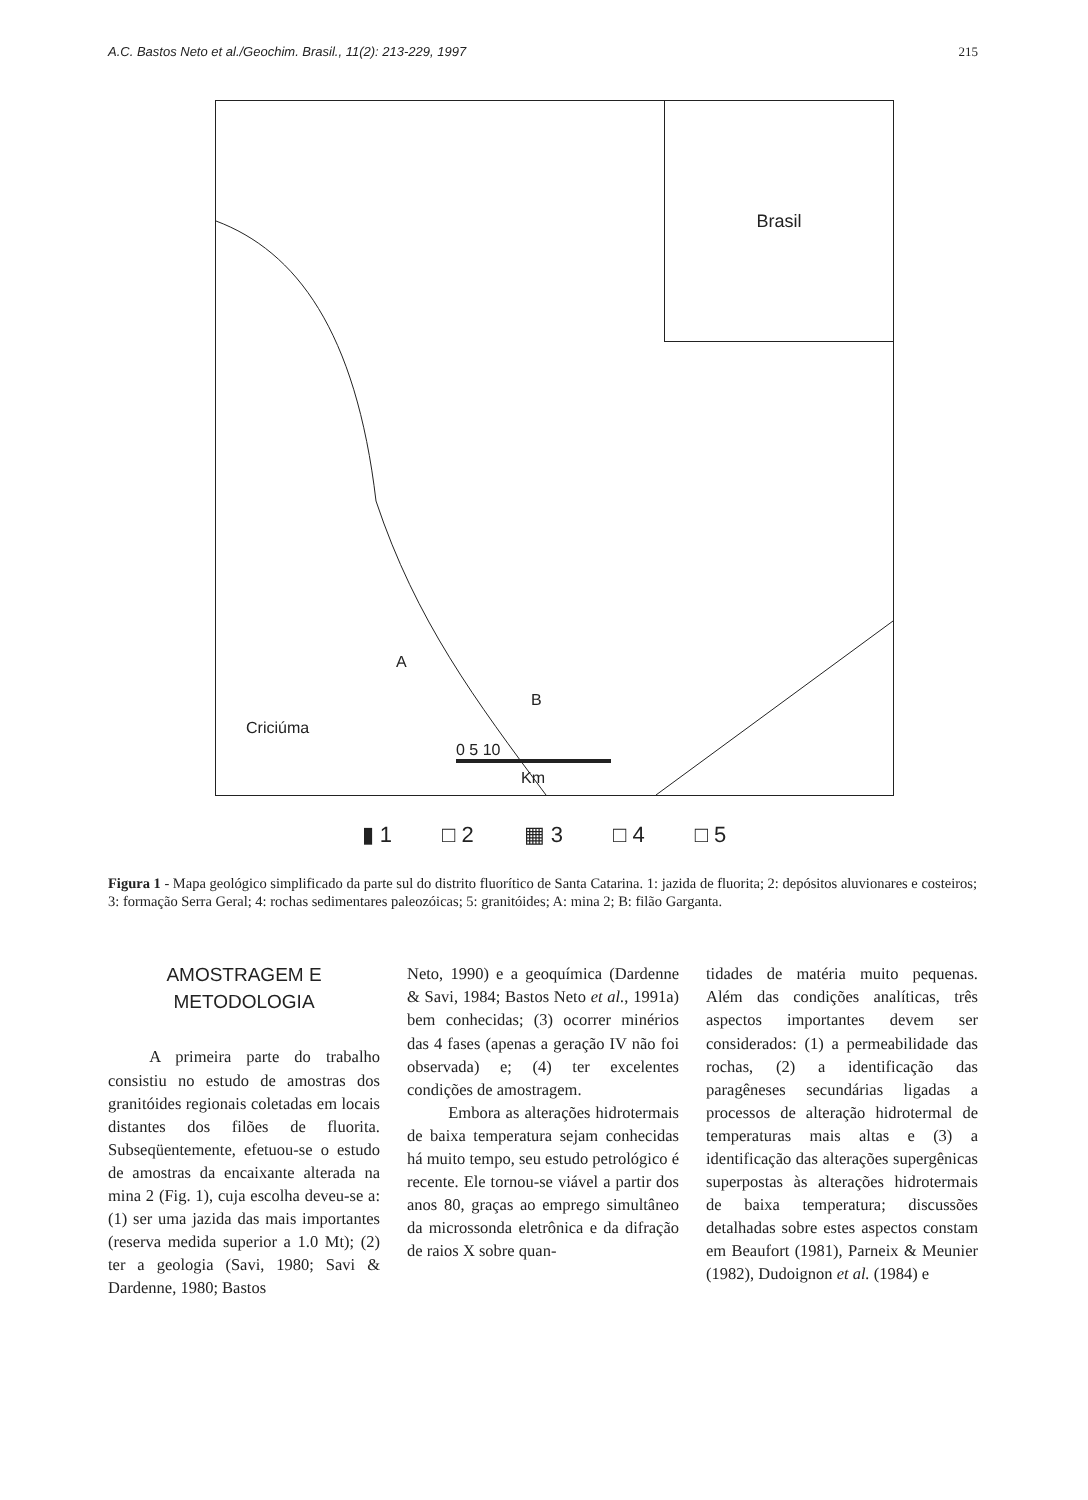A.C. Bastos Neto et al./Geochim. Brasil., 11(2): 213-229, 1997 215
Brasil
A
B
Criciúma
0 5 10
Km
▮ 1 □ 2 ▦ 3 □ 4 □ 5
Figura 1 - Mapa geológico simplificado da parte sul do distrito fluorítico de Santa Catarina. 1: jazida de fluorita; 2: depósitos aluvionares e costeiros; 3: formação Serra Geral; 4: rochas sedimentares paleozóicas; 5: granitóides; A: mina 2; B: filão Garganta.
AMOSTRAGEM E METODOLOGIA
A primeira parte do trabalho consistiu no estudo de amostras dos granitóides regionais coletadas em locais distantes dos filões de fluorita. Subseqüentemente, efetuou-se o estudo de amostras da encaixante alterada na mina 2 (Fig. 1), cuja escolha deveu-se a: (1) ser uma jazida das mais importantes (reserva medida superior a 1.0 Mt); (2) ter a geologia (Savi, 1980; Savi & Dardenne, 1980; Bastos
Neto, 1990) e a geoquímica (Dardenne & Savi, 1984; Bastos Neto et al., 1991a) bem conhecidas; (3) ocorrer minérios das 4 fases (apenas a geração IV não foi observada) e; (4) ter excelentes condições de amostragem.
Embora as alterações hidrotermais de baixa temperatura sejam conhecidas há muito tempo, seu estudo petrológico é recente. Ele tornou-se viável a partir dos anos 80, graças ao emprego simultâneo da microssonda eletrônica e da difração de raios X sobre quan-
tidades de matéria muito pequenas. Além das condições analíticas, três aspectos importantes devem ser considerados: (1) a permeabilidade das rochas, (2) a identificação das paragêneses secundárias ligadas a processos de alteração hidrotermal de temperaturas mais altas e (3) a identificação das alterações supergênicas superpostas às alterações hidrotermais de baixa temperatura; discussões detalhadas sobre estes aspectos constam em Beaufort (1981), Parneix & Meunier (1982), Dudoignon et al. (1984) e